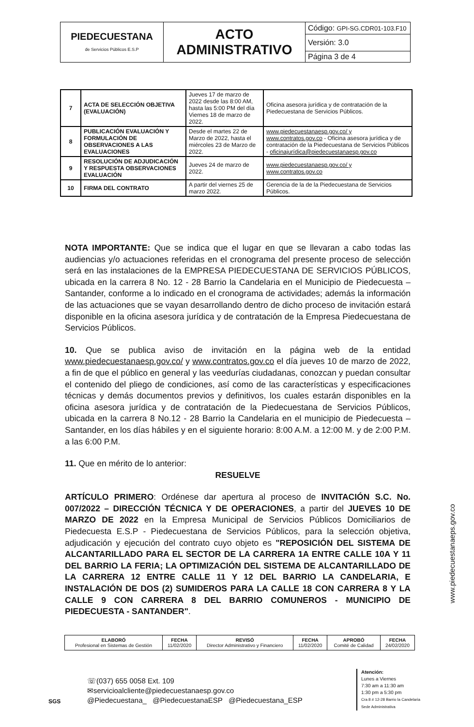| PIEDECUESTANA de Servicios Públicos E.S.P | ACTO ADMINISTRATIVO | Código: GPI-SG.CDR01-103.F10 |
| | | Versión: 3.0 |
| | | Página 3 de 4 |
| 7 | ACTA DE SELECCIÓN OBJETIVA (EVALUACIÓN) | Jueves 17 de marzo de 2022 desde las 8:00 AM, hasta las 5:00 PM del día Viernes 18 de marzo de 2022. | Oficina asesora jurídica y de contratación de la Piedecuestana de Servicios Públicos. |
| 8 | PUBLICACIÓN EVALUACIÓN Y FORMULACIÓN DE OBSERVACIONES A LAS EVALUACIONES | Desde el martes 22 de Marzo de 2022, hasta el miércoles 23 de Marzo de 2022. | www.piedecuestanaesp.gov.co/ y www.contratos.gov.co - Oficina asesora jurídica y de contratación de la Piedecuestana de Servicios Públicos - oficinajurídica@piedecuestanaesp.gov.co |
| 9 | RESOLUCIÓN DE ADJUDICACIÓN Y RESPUESTA OBSERVACIONES EVALUACIÓN | Jueves 24 de marzo de 2022. | www.piedecuestanaesp.gov.co/ y www.contratos.gov.co |
| 10 | FIRMA DEL CONTRATO | A partir del viernes 25 de marzo 2022. | Gerencia de la de la Piedecuestana de Servicios Públicos. |
NOTA IMPORTANTE: Que se indica que el lugar en que se llevaran a cabo todas las audiencias y/o actuaciones referidas en el cronograma del presente proceso de selección será en las instalaciones de la EMPRESA PIEDECUESTANA DE SERVICIOS PÚBLICOS, ubicada en la carrera 8 No. 12 - 28 Barrio la Candelaria en el Municipio de Piedecuesta – Santander, conforme a lo indicado en el cronograma de actividades; además la información de las actuaciones que se vayan desarrollando dentro de dicho proceso de invitación estará disponible en la oficina asesora jurídica y de contratación de la Empresa Piedecuestana de Servicios Públicos.
10. Que se publica aviso de invitación en la página web de la entidad www.piedecuestanaesp.gov.co/ y www.contratos.gov.co el día jueves 10 de marzo de 2022, a fin de que el público en general y las veedurías ciudadanas, conozcan y puedan consultar el contenido del pliego de condiciones, así como de las características y especificaciones técnicas y demás documentos previos y definitivos, los cuales estarán disponibles en la oficina asesora jurídica y de contratación de la Piedecuestana de Servicios Públicos, ubicada en la carrera 8 No.12 - 28 Barrio la Candelaria en el municipio de Piedecuesta – Santander, en los días hábiles y en el siguiente horario: 8:00 A.M. a 12:00 M. y de 2:00 P.M. a las 6:00 P.M.
11. Que en mérito de lo anterior:
RESUELVE
ARTÍCULO PRIMERO: Ordénese dar apertura al proceso de INVITACIÓN S.C. No. 007/2022 – DIRECCIÓN TÉCNICA Y DE OPERACIONES, a partir del JUEVES 10 DE MARZO DE 2022 en la Empresa Municipal de Servicios Públicos Domiciliarios de Piedecuesta E.S.P - Piedecuestana de Servicios Públicos, para la selección objetiva, adjudicación y ejecución del contrato cuyo objeto es "REPOSICIÓN DEL SISTEMA DE ALCANTARILLADO PARA EL SECTOR DE LA CARRERA 1A ENTRE CALLE 10A Y 11 DEL BARRIO LA FERIA; LA OPTIMIZACIÓN DEL SISTEMA DE ALCANTARILLADO DE LA CARRERA 12 ENTRE CALLE 11 Y 12 DEL BARRIO LA CANDELARIA, E INSTALACIÓN DE DOS (2) SUMIDEROS PARA LA CALLE 18 CON CARRERA 8 Y LA CALLE 9 CON CARRERA 8 DEL BARRIO COMUNEROS - MUNICIPIO DE PIEDECUESTA - SANTANDER".
www.piedecuestanaeps.gov.co
| ELABORÓ Profesional en Sistemas de Gestión | FECHA 11/02/2020 | REVISÓ Director Administrativo y Financiero | FECHA 11/02/2020 | APROBÓ Comité de Calidad | FECHA 24/02/2020 |
SGS
☏(037) 655 0058 Ext. 109
✉servicioalcliente@piedecuestanaesp.gov.co
@Piedecuestana_ @PiedecuestanaESP @Piedecuestana_ESP
Atención:
Lunes a Viernes
7:30 am a 11:30 am
1:30 pm a 5:30 pm
Cra 8 # 12-28 Barrio la Candelaria
Sede Administrativa